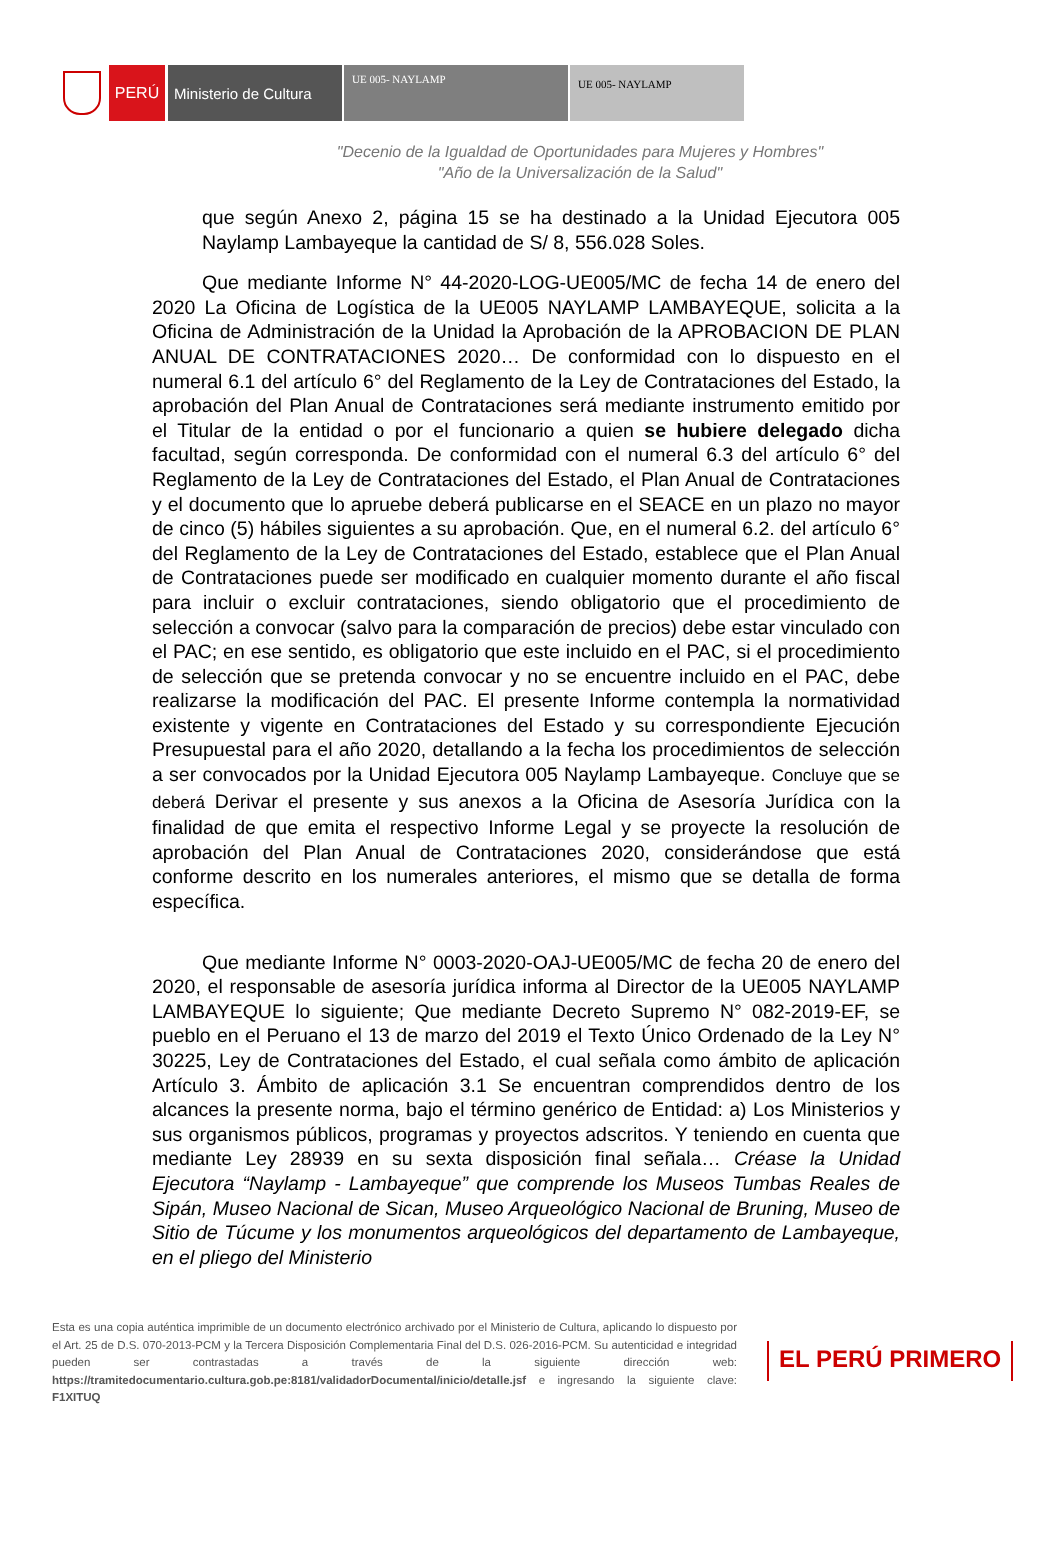PERÚ Ministerio de Cultura
UE 005- NAYLAMP
UE 005- NAYLAMP
"Decenio de la Igualdad de Oportunidades para Mujeres y Hombres"
"Año de la Universalización de la Salud"
que según Anexo 2, página 15 se ha destinado a la Unidad Ejecutora 005 Naylamp Lambayeque la cantidad de S/ 8, 556.028 Soles.
Que mediante Informe N° 44-2020-LOG-UE005/MC de fecha 14 de enero del 2020 La Oficina de Logística de la UE005 NAYLAMP LAMBAYEQUE, solicita a la Oficina de Administración de la Unidad la Aprobación de la APROBACION DE PLAN ANUAL DE CONTRATACIONES 2020… De conformidad con lo dispuesto en el numeral 6.1 del artículo 6° del Reglamento de la Ley de Contrataciones del Estado, la aprobación del Plan Anual de Contrataciones será mediante instrumento emitido por el Titular de la entidad o por el funcionario a quien se hubiere delegado dicha facultad, según corresponda. De conformidad con el numeral 6.3 del artículo 6° del Reglamento de la Ley de Contrataciones del Estado, el Plan Anual de Contrataciones y el documento que lo apruebe deberá publicarse en el SEACE en un plazo no mayor de cinco (5) hábiles siguientes a su aprobación. Que, en el numeral 6.2. del artículo 6° del Reglamento de la Ley de Contrataciones del Estado, establece que el Plan Anual de Contrataciones puede ser modificado en cualquier momento durante el año fiscal para incluir o excluir contrataciones, siendo obligatorio que el procedimiento de selección a convocar (salvo para la comparación de precios) debe estar vinculado con el PAC; en ese sentido, es obligatorio que este incluido en el PAC, si el procedimiento de selección que se pretenda convocar y no se encuentre incluido en el PAC, debe realizarse la modificación del PAC. El presente Informe contempla la normatividad existente y vigente en Contrataciones del Estado y su correspondiente Ejecución Presupuestal para el año 2020, detallando a la fecha los procedimientos de selección a ser convocados por la Unidad Ejecutora 005 Naylamp Lambayeque. Concluye que se deberá Derivar el presente y sus anexos a la Oficina de Asesoría Jurídica con la finalidad de que emita el respectivo Informe Legal y se proyecte la resolución de aprobación del Plan Anual de Contrataciones 2020, considerándose que está conforme descrito en los numerales anteriores, el mismo que se detalla de forma específica.
Que mediante Informe N° 0003-2020-OAJ-UE005/MC de fecha 20 de enero del 2020, el responsable de asesoría jurídica informa al Director de la UE005 NAYLAMP LAMBAYEQUE lo siguiente; Que mediante Decreto Supremo N° 082-2019-EF, se pueblo en el Peruano el 13 de marzo del 2019 el Texto Único Ordenado de la Ley N° 30225, Ley de Contrataciones del Estado, el cual señala como ámbito de aplicación Artículo 3. Ámbito de aplicación 3.1 Se encuentran comprendidos dentro de los alcances la presente norma, bajo el término genérico de Entidad: a) Los Ministerios y sus organismos públicos, programas y proyectos adscritos. Y teniendo en cuenta que mediante Ley 28939 en su sexta disposición final señala… Créase la Unidad Ejecutora “Naylamp - Lambayeque” que comprende los Museos Tumbas Reales de Sipán, Museo Nacional de Sican, Museo Arqueológico Nacional de Bruning, Museo de Sitio de Túcume y los monumentos arqueológicos del departamento de Lambayeque, en el pliego del Ministerio
Esta es una copia auténtica imprimible de un documento electrónico archivado por el Ministerio de Cultura, aplicando lo dispuesto por el Art. 25 de D.S. 070-2013-PCM y la Tercera Disposición Complementaria Final del D.S. 026-2016-PCM. Su autenticidad e integridad pueden ser contrastadas a través de la siguiente dirección web: https://tramitedocumentario.cultura.gob.pe:8181/validadorDocumental/inicio/detalle.jsf e ingresando la siguiente clave: F1XITUQ
EL PERÚ PRIMERO